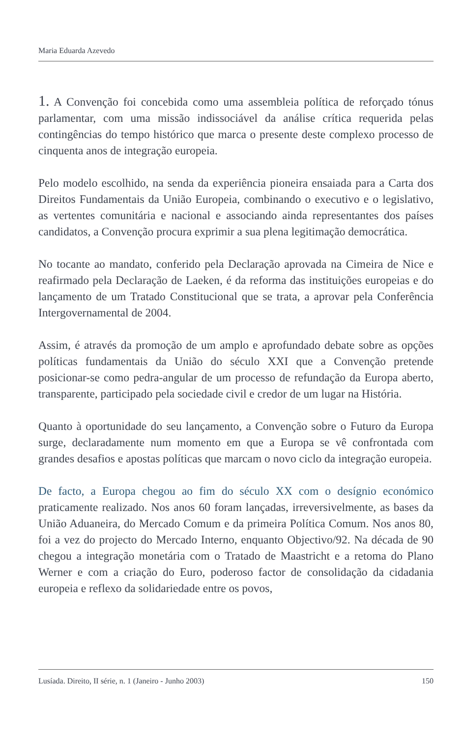Maria Eduarda Azevedo
1. A Convenção foi concebida como uma assembleia política de reforçado tónus parlamentar, com uma missão indissociável da análise crítica requerida pelas contingências do tempo histórico que marca o presente deste complexo processo de cinquenta anos de integração europeia.
Pelo modelo escolhido, na senda da experiência pioneira ensaiada para a Carta dos Direitos Fundamentais da União Europeia, combinando o executivo e o legislativo, as vertentes comunitária e nacional e associando ainda representantes dos países candidatos, a Convenção procura exprimir a sua plena legitimação democrática.
No tocante ao mandato, conferido pela Declaração aprovada na Cimeira de Nice e reafirmado pela Declaração de Laeken, é da reforma das instituições europeias e do lançamento de um Tratado Constitucional que se trata, a aprovar pela Conferência Intergovernamental de 2004.
Assim, é através da promoção de um amplo e aprofundado debate sobre as opções políticas fundamentais da União do século XXI que a Convenção pretende posicionar-se como pedra-angular de um processo de refundação da Europa aberto, transparente, participado pela sociedade civil e credor de um lugar na História.
Quanto à oportunidade do seu lançamento, a Convenção sobre o Futuro da Europa surge, declaradamente num momento em que a Europa se vê confrontada com grandes desafios e apostas políticas que marcam o novo ciclo da integração europeia.
De facto, a Europa chegou ao fim do século XX com o desígnio económico praticamente realizado. Nos anos 60 foram lançadas, irreversivelmente, as bases da União Aduaneira, do Mercado Comum e da primeira Política Comum. Nos anos 80, foi a vez do projecto do Mercado Interno, enquanto Objectivo/92. Na década de 90 chegou a integração monetária com o Tratado de Maastricht e a retoma do Plano Werner e com a criação do Euro, poderoso factor de consolidação da cidadania europeia e reflexo da solidariedade entre os povos,
Lusíada. Direito, II série, n. 1 (Janeiro - Junho 2003) 150